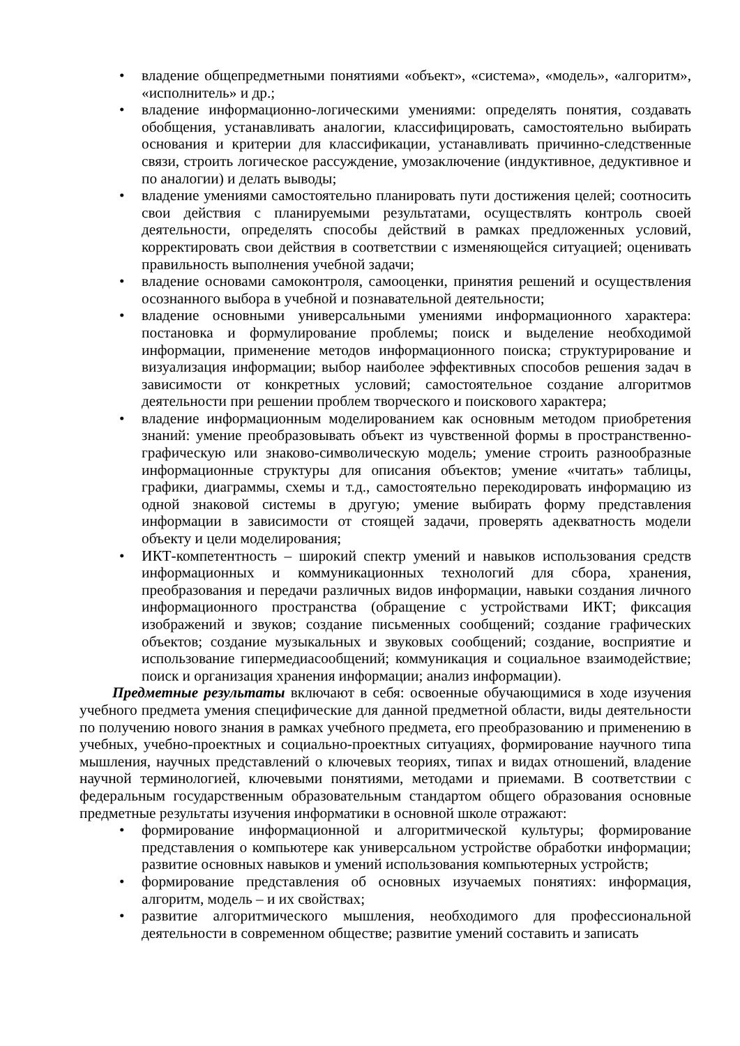• владение общепредметными понятиями «объект», «система», «модель», «алгоритм», «исполнитель» и др.;
• владение информационно-логическими умениями: определять понятия, создавать обобщения, устанавливать аналогии, классифицировать, самостоятельно выбирать основания и критерии для классификации, устанавливать причинно-следственные связи, строить логическое рассуждение, умозаключение (индуктивное, дедуктивное и по аналогии) и делать выводы;
• владение умениями самостоятельно планировать пути достижения целей; соотносить свои действия с планируемыми результатами, осуществлять контроль своей деятельности, определять способы действий в рамках предложенных условий, корректировать свои действия в соответствии с изменяющейся ситуацией; оценивать правильность выполнения учебной задачи;
• владение основами самоконтроля, самооценки, принятия решений и осуществления осознанного выбора в учебной и познавательной деятельности;
• владение основными универсальными умениями информационного характера: постановка и формулирование проблемы; поиск и выделение необходимой информации, применение методов информационного поиска; структурирование и визуализация информации; выбор наиболее эффективных способов решения задач в зависимости от конкретных условий; самостоятельное создание алгоритмов деятельности при решении проблем творческого и поискового характера;
• владение информационным моделированием как основным методом приобретения знаний: умение преобразовывать объект из чувственной формы в пространственно-графическую или знаково-символическую модель; умение строить разнообразные информационные структуры для описания объектов; умение «читать» таблицы, графики, диаграммы, схемы и т.д., самостоятельно перекодировать информацию из одной знаковой системы в другую; умение выбирать форму представления информации в зависимости от стоящей задачи, проверять адекватность модели объекту и цели моделирования;
• ИКТ-компетентность – широкий спектр умений и навыков использования средств информационных и коммуникационных технологий для сбора, хранения, преобразования и передачи различных видов информации, навыки создания личного информационного пространства (обращение с устройствами ИКТ; фиксация изображений и звуков; создание письменных сообщений; создание графических объектов; создание музыкальных и звуковых сообщений; создание, восприятие и использование гипермедиасообщений; коммуникация и социальное взаимодействие; поиск и организация хранения информации; анализ информации).
Предметные результаты включают в себя: освоенные обучающимися в ходе изучения учебного предмета умения специфические для данной предметной области, виды деятельности по получению нового знания в рамках учебного предмета, его преобразованию и применению в учебных, учебно-проектных и социально-проектных ситуациях, формирование научного типа мышления, научных представлений о ключевых теориях, типах и видах отношений, владение научной терминологией, ключевыми понятиями, методами и приемами. В соответствии с федеральным государственным образовательным стандартом общего образования основные предметные результаты изучения информатики в основной школе отражают:
• формирование информационной и алгоритмической культуры; формирование представления о компьютере как универсальном устройстве обработки информации; развитие основных навыков и умений использования компьютерных устройств;
• формирование представления об основных изучаемых понятиях: информация, алгоритм, модель – и их свойствах;
• развитие алгоритмического мышления, необходимого для профессиональной деятельности в современном обществе; развитие умений составить и записать